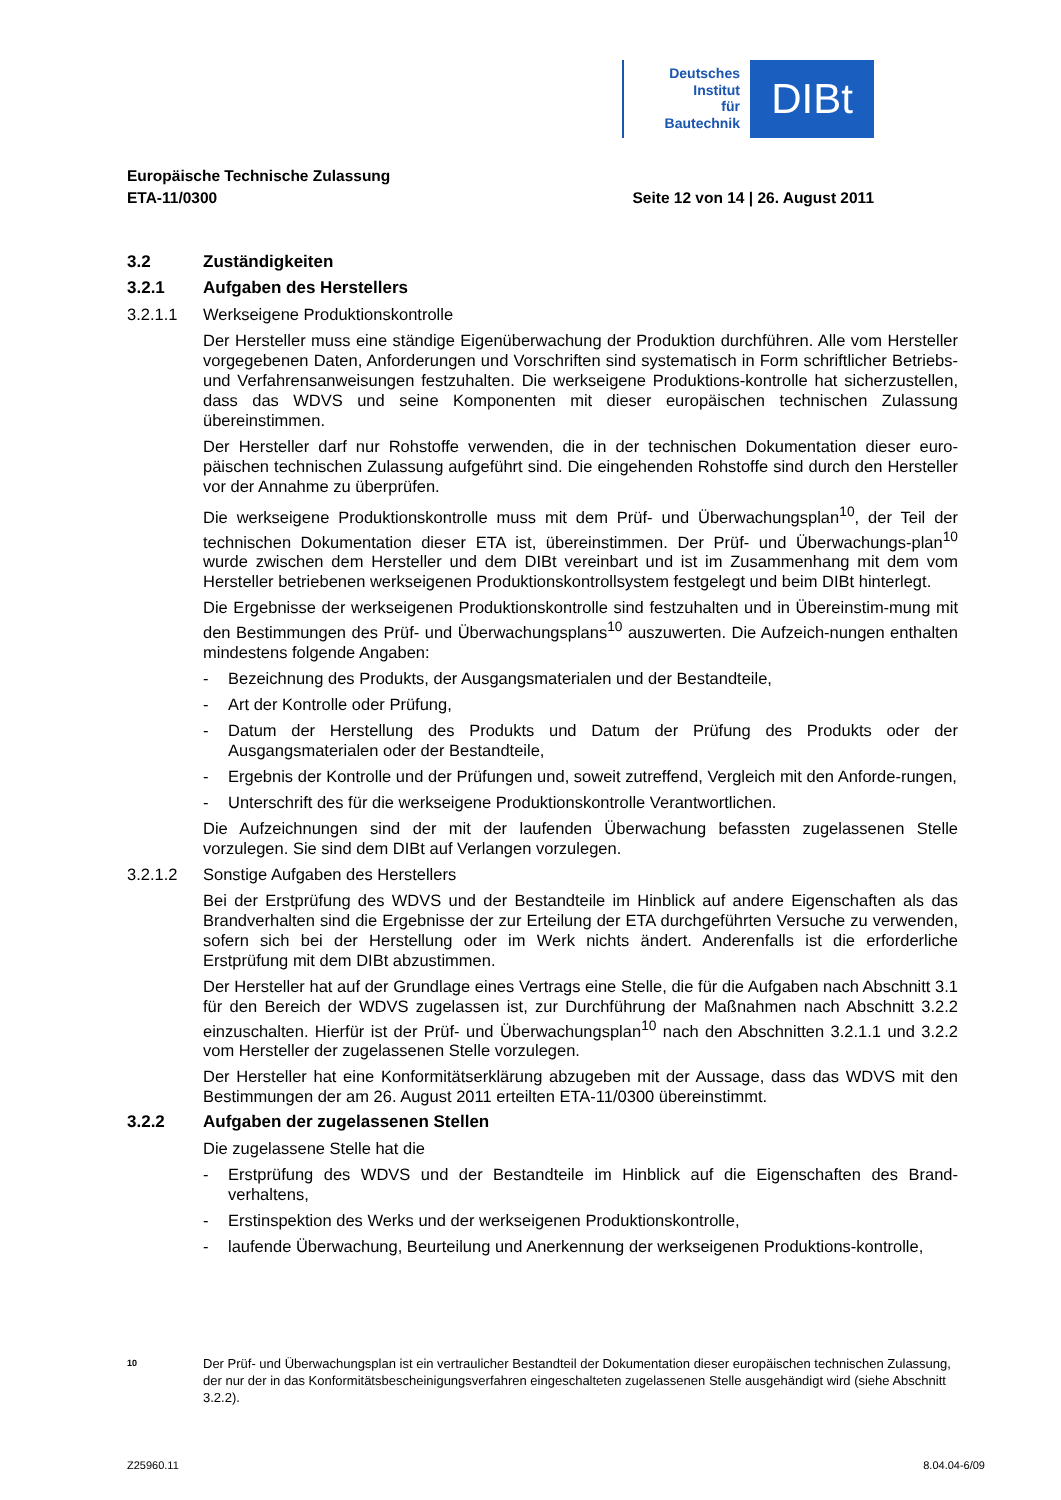Deutsches
Institut
für
Bautechnik
DIBt
Europäische Technische Zulassung
ETA-11/0300 Seite 12 von 14 | 26. August 2011
3.2 Zuständigkeiten
3.2.1 Aufgaben des Herstellers
3.2.1.1 Werkseigene Produktionskontrolle
Der Hersteller muss eine ständige Eigenüberwachung der Produktion durchführen. Alle vom Hersteller vorgegebenen Daten, Anforderungen und Vorschriften sind systematisch in Form schriftlicher Betriebs- und Verfahrensanweisungen festzuhalten. Die werkseigene Produktions-kontrolle hat sicherzustellen, dass das WDVS und seine Komponenten mit dieser europäischen technischen Zulassung übereinstimmen.
Der Hersteller darf nur Rohstoffe verwenden, die in der technischen Dokumentation dieser euro-päischen technischen Zulassung aufgeführt sind. Die eingehenden Rohstoffe sind durch den Hersteller vor der Annahme zu überprüfen.
Die werkseigene Produktionskontrolle muss mit dem Prüf- und Überwachungsplan<sup>10</sup>, der Teil der technischen Dokumentation dieser ETA ist, übereinstimmen. Der Prüf- und Überwachungs-plan<sup>10</sup> wurde zwischen dem Hersteller und dem DIBt vereinbart und ist im Zusammenhang mit dem vom Hersteller betriebenen werkseigenen Produktionskontrollsystem festgelegt und beim DIBt hinterlegt.
Die Ergebnisse der werkseigenen Produktionskontrolle sind festzuhalten und in Übereinstim-mung mit den Bestimmungen des Prüf- und Überwachungsplans<sup>10</sup> auszuwerten. Die Aufzeich-nungen enthalten mindestens folgende Angaben:
- Bezeichnung des Produkts, der Ausgangsmaterialen und der Bestandteile,
- Art der Kontrolle oder Prüfung,
- Datum der Herstellung des Produkts und Datum der Prüfung des Produkts oder der Ausgangsmaterialen oder der Bestandteile,
- Ergebnis der Kontrolle und der Prüfungen und, soweit zutreffend, Vergleich mit den Anforde-rungen,
- Unterschrift des für die werkseigene Produktionskontrolle Verantwortlichen.
Die Aufzeichnungen sind der mit der laufenden Überwachung befassten zugelassenen Stelle vorzulegen. Sie sind dem DIBt auf Verlangen vorzulegen.
3.2.1.2 Sonstige Aufgaben des Herstellers
Bei der Erstprüfung des WDVS und der Bestandteile im Hinblick auf andere Eigenschaften als das Brandverhalten sind die Ergebnisse der zur Erteilung der ETA durchgeführten Versuche zu verwenden, sofern sich bei der Herstellung oder im Werk nichts ändert. Anderenfalls ist die erforderliche Erstprüfung mit dem DIBt abzustimmen.
Der Hersteller hat auf der Grundlage eines Vertrags eine Stelle, die für die Aufgaben nach Abschnitt 3.1 für den Bereich der WDVS zugelassen ist, zur Durchführung der Maßnahmen nach Abschnitt 3.2.2 einzuschalten. Hierfür ist der Prüf- und Überwachungsplan<sup>10</sup> nach den Abschnitten 3.2.1.1 und 3.2.2 vom Hersteller der zugelassenen Stelle vorzulegen.
Der Hersteller hat eine Konformitätserklärung abzugeben mit der Aussage, dass das WDVS mit den Bestimmungen der am 26. August 2011 erteilten ETA-11/0300 übereinstimmt.
3.2.2 Aufgaben der zugelassenen Stellen
Die zugelassene Stelle hat die
- Erstprüfung des WDVS und der Bestandteile im Hinblick auf die Eigenschaften des Brand-verhaltens,
- Erstinspektion des Werks und der werkseigenen Produktionskontrolle,
- laufende Überwachung, Beurteilung und Anerkennung der werkseigenen Produktions-kontrolle,
10 Der Prüf- und Überwachungsplan ist ein vertraulicher Bestandteil der Dokumentation dieser europäischen technischen Zulassung, der nur der in das Konformitätsbescheinigungsverfahren eingeschalteten zugelassenen Stelle ausgehändigt wird (siehe Abschnitt 3.2.2).
Z25960.11 8.04.04-6/09